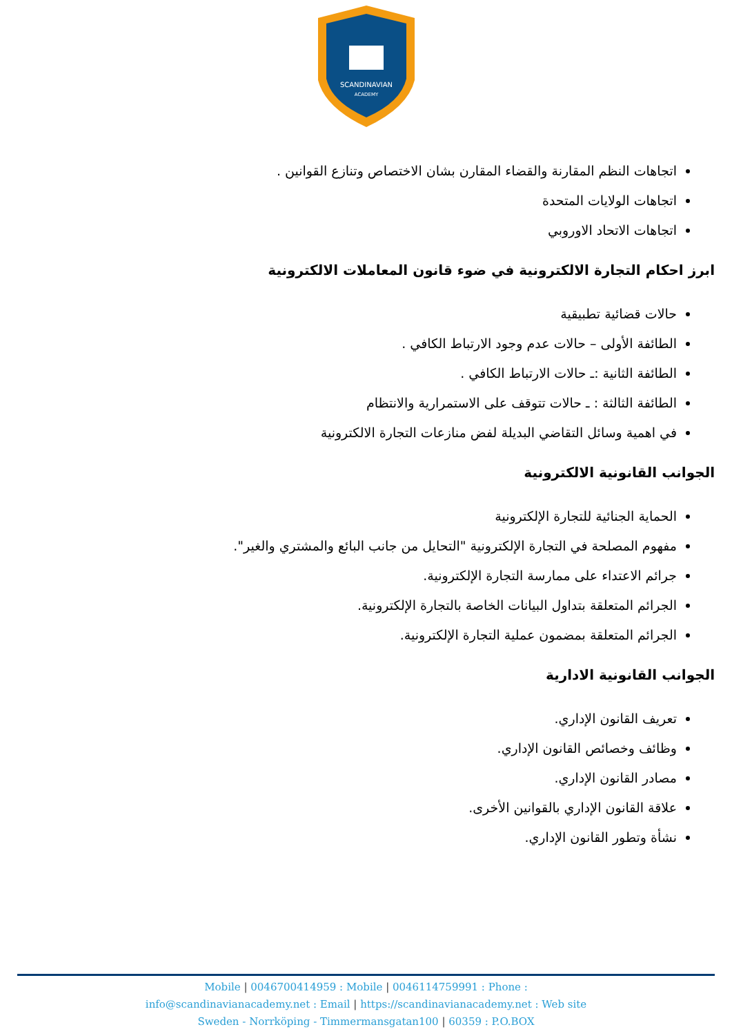SCANDINAVIAN
ACADEMY
اتجاهات النظم المقارنة والقضاء المقارن بشان الاختصاص وتنازع القوانين .
اتجاهات الولايات المتحدة
اتجاهات الاتحاد الاوروبي
ابرز احكام التجارة الالكترونية في ضوء قانون المعاملات الالكترونية
حالات قضائية تطبيقية
الطائفة الأولى – حالات عدم وجود الارتباط الكافي .
الطائفة الثانية :ـ حالات الارتباط الكافي .
الطائفة الثالثة : ـ حالات تتوقف على الاستمرارية والانتظام
في اهمية وسائل التقاضي البديلة لفض منازعات التجارة الالكترونية
الجوانب القانونية الالكترونية
الحماية الجنائية للتجارة الإلكترونية
مفهوم المصلحة في التجارة الإلكترونية "التحايل من جانب البائع والمشتري والغير".
جرائم الاعتداء على ممارسة التجارة الإلكترونية.
الجرائم المتعلقة بتداول البيانات الخاصة بالتجارة الإلكترونية.
الجرائم المتعلقة بمضمون عملية التجارة الإلكترونية.
الجوانب القانونية الادارية
تعريف القانون الإداري.
وظائف وخصائص القانون الإداري.
مصادر القانون الإداري.
علاقة القانون الإداري بالقوانين الأخرى.
نشأة وتطور القانون الإداري.
Mobile | 0046700414959 : Mobile | 0046114759991 : Phone :
info@scandinavianacademy.net : Email | https://scandinavianacademy.net : Web site
Sweden - Norrköping - Timmermansgatan100 | 60359 : P.O.BOX